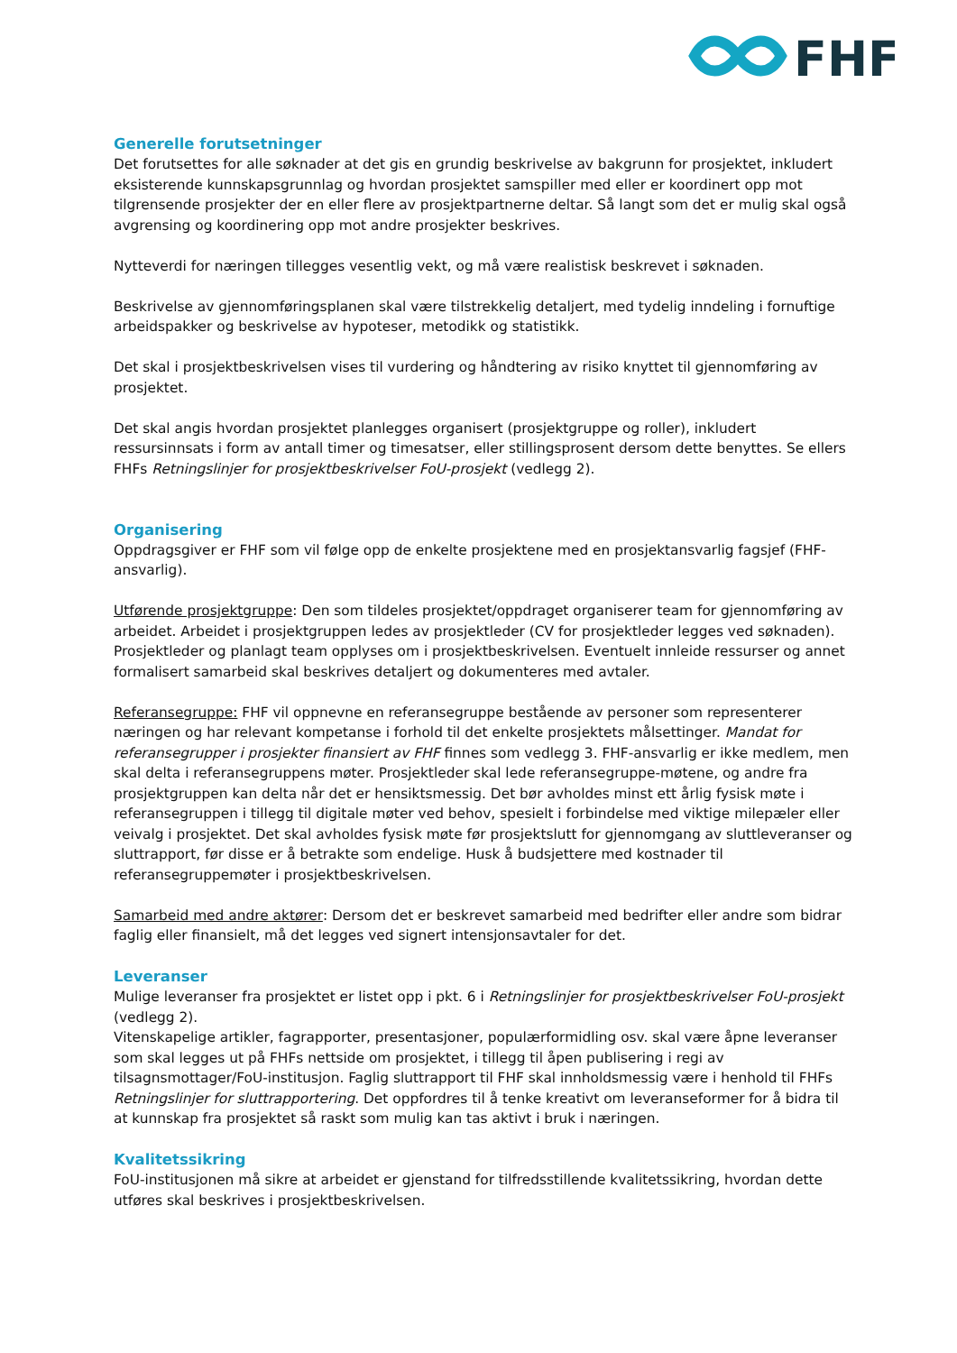FHF
Generelle forutsetninger
Det forutsettes for alle søknader at det gis en grundig beskrivelse av bakgrunn for prosjektet, inkludert eksisterende kunnskapsgrunnlag og hvordan prosjektet samspiller med eller er koordinert opp mot tilgrensende prosjekter der en eller flere av prosjektpartnerne deltar. Så langt som det er mulig skal også avgrensing og koordinering opp mot andre prosjekter beskrives.
Nytteverdi for næringen tillegges vesentlig vekt, og må være realistisk beskrevet i søknaden.
Beskrivelse av gjennomføringsplanen skal være tilstrekkelig detaljert, med tydelig inndeling i fornuftige arbeidspakker og beskrivelse av hypoteser, metodikk og statistikk.
Det skal i prosjektbeskrivelsen vises til vurdering og håndtering av risiko knyttet til gjennomføring av prosjektet.
Det skal angis hvordan prosjektet planlegges organisert (prosjektgruppe og roller), inkludert ressursinnsats i form av antall timer og timesatser, eller stillingsprosent dersom dette benyttes. Se ellers FHFs Retningslinjer for prosjektbeskrivelser FoU-prosjekt (vedlegg 2).
Organisering
Oppdragsgiver er FHF som vil følge opp de enkelte prosjektene med en prosjektansvarlig fagsjef (FHF-ansvarlig).
Utførende prosjektgruppe: Den som tildeles prosjektet/oppdraget organiserer team for gjennomføring av arbeidet. Arbeidet i prosjektgruppen ledes av prosjektleder (CV for prosjektleder legges ved søknaden). Prosjektleder og planlagt team opplyses om i prosjektbeskrivelsen. Eventuelt innleide ressurser og annet formalisert samarbeid skal beskrives detaljert og dokumenteres med avtaler.
Referansegruppe: FHF vil oppnevne en referansegruppe bestående av personer som representerer næringen og har relevant kompetanse i forhold til det enkelte prosjektets målsettinger. Mandat for referansegrupper i prosjekter finansiert av FHF finnes som vedlegg 3. FHF-ansvarlig er ikke medlem, men skal delta i referansegruppens møter. Prosjektleder skal lede referansegruppe-møtene, og andre fra prosjektgruppen kan delta når det er hensiktsmessig. Det bør avholdes minst ett årlig fysisk møte i referansegruppen i tillegg til digitale møter ved behov, spesielt i forbindelse med viktige milepæler eller veivalg i prosjektet. Det skal avholdes fysisk møte før prosjektslutt for gjennomgang av sluttleveranser og sluttrapport, før disse er å betrakte som endelige. Husk å budsjettere med kostnader til referansegruppemøter i prosjektbeskrivelsen.
Samarbeid med andre aktører: Dersom det er beskrevet samarbeid med bedrifter eller andre som bidrar faglig eller finansielt, må det legges ved signert intensjonsavtaler for det.
Leveranser
Mulige leveranser fra prosjektet er listet opp i pkt. 6 i Retningslinjer for prosjektbeskrivelser FoU-prosjekt (vedlegg 2).
Vitenskapelige artikler, fagrapporter, presentasjoner, populærformidling osv. skal være åpne leveranser som skal legges ut på FHFs nettside om prosjektet, i tillegg til åpen publisering i regi av tilsagnsmottager/FoU-institusjon. Faglig sluttrapport til FHF skal innholdsmessig være i henhold til FHFs Retningslinjer for sluttrapportering. Det oppfordres til å tenke kreativt om leveranseformer for å bidra til at kunnskap fra prosjektet så raskt som mulig kan tas aktivt i bruk i næringen.
Kvalitetssikring
FoU-institusjonen må sikre at arbeidet er gjenstand for tilfredsstillende kvalitetssikring, hvordan dette utføres skal beskrives i prosjektbeskrivelsen.